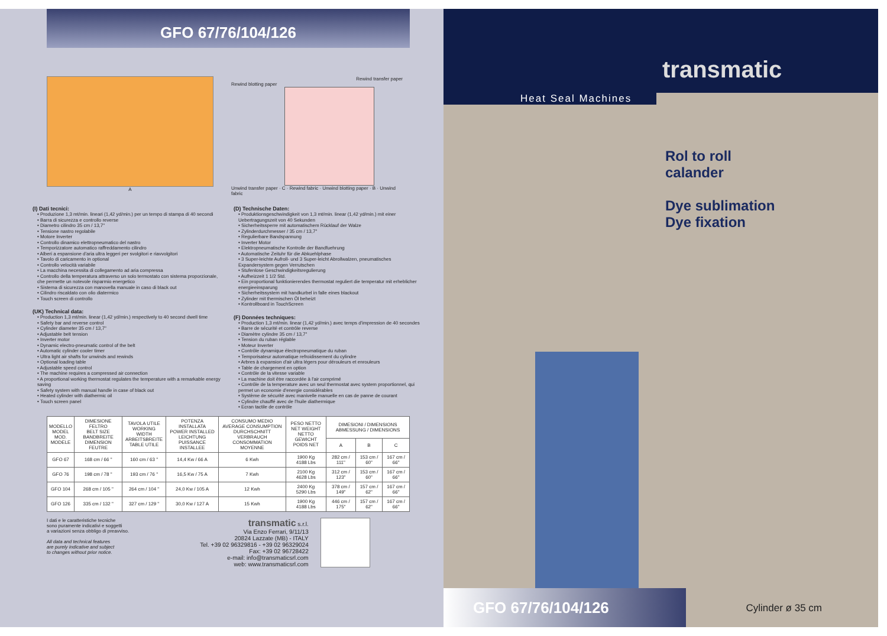GFO 67/76/104/126
A Rewind transfer paper
Rewind blotting paper
Unwind transfer paper · C · Rewind fabric · Unwind blotting paper · B · Unwind fabric
(I) Dati tecnici:
• Produzione 1,3 mt/min. lineari (1,42 yd/min.) per un tempo di stampa di 40 secondi
• Barra di sicurezza e controllo reverse
• Diametro cilindro 35 cm / 13,7"
• Tensione nastro regolabile
• Motore Inverter
• Controllo dinamico elettropneumatico del nastro
• Temporizzatore automatico raffreddamento cilindro
• Alberi a espansione d'aria ultra leggeri per svolgitori e riavvolgitori
• Tavolo di caricamento in optional
• Controllo velocità variabile
• La macchina necessita di collegamento ad aria compressa
• Controllo della temperatura attraverso un solo termostato con sistema proporzionale, che permette un notevole risparmio energetico
• Sistema di sicurezza con manovella manuale in caso di black out
• Cilindro riscaldato con olio diatermico
• Touch screen di controllo
(UK) Technical data:
• Production 1,3 mt/min. linear (1,42 yd/min.) respectively to 40 second dwell time
• Safety bar and reverse control
• Cylinder diameter 35 cm / 13,7"
• Adjustable belt tension
• Inverter motor
• Dynamic electro-pneumatic control of the belt
• Automatic cylinder cooler timer
• Ultra light air shafts for unwinds and rewinds
• Optional loading table
• Adjustable speed control
• The machine requires a compressed air connection
• A proportional working thermostat regulates the temperature with a remarkable energy saving
• Safety system with manual handle in case of black out
• Heated cylinder with diathermic oil
• Touch screen panel
(D) Technische Daten:
• Produktionsgeschwindigkeit von 1,3 mt/min. linear (1,42 yd/min.) mit einer Uebertragungszeit von 40 Sekunden
• Sicherheitssperre mit automatischem Rücklauf der Walze
• Zylinderdurchmesser / 35 cm / 13,7"
• Regulierbare Bandspannung
• Inverter Motor
• Elektropneumatische Kontrolle der Bandfuehrung
• Automatische Zeituhr für die Abkuehlphase
• 3 Super-leichte Aufroll- und 3 Super-leicht Abrollwalzen, pneumatisches Expandersystem gegen Verrutschen
• Stufenlose Geschwindigkeitsregulierung
• Aufheizzeit 1 1/2 Std.
• Ein proportional funktionierendes thermostat reguliert die temperatur mit erheblicher energieeinsparung
• Sicherheitssystem mit handkurbel in falle eines blackout
• Zylinder mit thermischen Öl beheizt
• Kontrollboard in TouchScreen
(F) Données techniques:
• Production 1,3 mt/min. linear (1,42 yd/min.) avec temps d'impression de 40 secondes
• Barre de sécurité et contrôle reverse
• Diamètre cylindre 35 cm / 13,7"
• Tension du ruban réglable
• Moteur Inverter
• Contrôle dynamique électropneumatique du ruban
• Temporisateur automatique refroidissement du cylindre
• Arbres à expansion d'air ultra légers pour dérouleurs et enrouleurs
• Table de chargement en option
• Contrôle de la vitesse variable
• La machine doit être raccordée à l'air comprimé
• Contrôle de la temperature avec un seul thermostat avec system proportionnel, qui permet un economie d'energie considérables
• Système de sécurité avec manivelle manuelle en cas de panne de courant
• Cylindre chauffé avec de l'huile diathermique
• Ecran tactile de contrôle
| MODELLO MODEL MOD. MODELE | DIMESIONE FELTRO BELT SIZE BANDBREITE DIMENSION FEUTRE | TAVOLA UTILE WORKING WIDTH ARBEITSBREITE TABLE UTILE | POTENZA INSTALLATA POWER INSTALLED LEICHTUNG PUISSANCE INSTALLEE | CONSUMO MEDIO AVERAGE CONSUMPTION DURCHSCHNITT VERBRAUCH CONSOMMATION MOYENNE | PESO NETTO NET WEIGHT NETTO GEWICHT POIDS NET | DIMESIONI / DIMENSIONS ABMESSUNG / DIMENSIONS | | |
| --- | --- | --- | --- | --- | --- | --- | --- | --- |
| | | | | | | A | B | C |
| GFO 67 | 168 cm / 66 " | 160 cm / 63 " | 14,4 Kw / 66 A | 6 Kwh | 1900 Kg 4188 Lbs | 282 cm / 111" | 153 cm / 60" | 167 cm / 66" |
| GFO 76 | 198 cm / 78 " | 193 cm / 76 " | 16,5 Kw / 75 A | 7 Kwh | 2100 Kg 4628 Lbs | 312 cm / 123" | 153 cm / 60" | 167 cm / 66" |
| GFO 104 | 268 cm / 105 " | 264 cm / 104 " | 24,0 Kw / 105 A | 12 Kwh | 2400 Kg 5290 Lbs | 378 cm / 149" | 157 cm / 62" | 167 cm / 66" |
| GFO 126 | 335 cm / 132 " | 327 cm / 129 " | 30,0 Kw / 127 A | 15 Kwh | 1900 Kg 4188 Lbs | 446 cm / 175" | 157 cm / 62" | 167 cm / 66" |
I dati e le caratteristiche tecniche
sono puramente indicativi e soggetti
a variazioni senza obbligo di preavviso.
All data and technical features
are purely indicative and subject
to changes without prior notice.
transmatic s.r.l.
Via Enzo Ferrari, 9/11/13
20824 Lazzate (MB) - ITALY
Tel. +39 02 96329816 - +39 02 96329024
Fax: +39 02 96728422
e-mail: info@transmaticsrl.com
web: www.transmaticsrl.com
transmatic
Heat Seal Machines
Rol to roll
calander
Dye sublimation
Dye fixation
GFO 67/76/104/126
Cylinder ø 35 cm